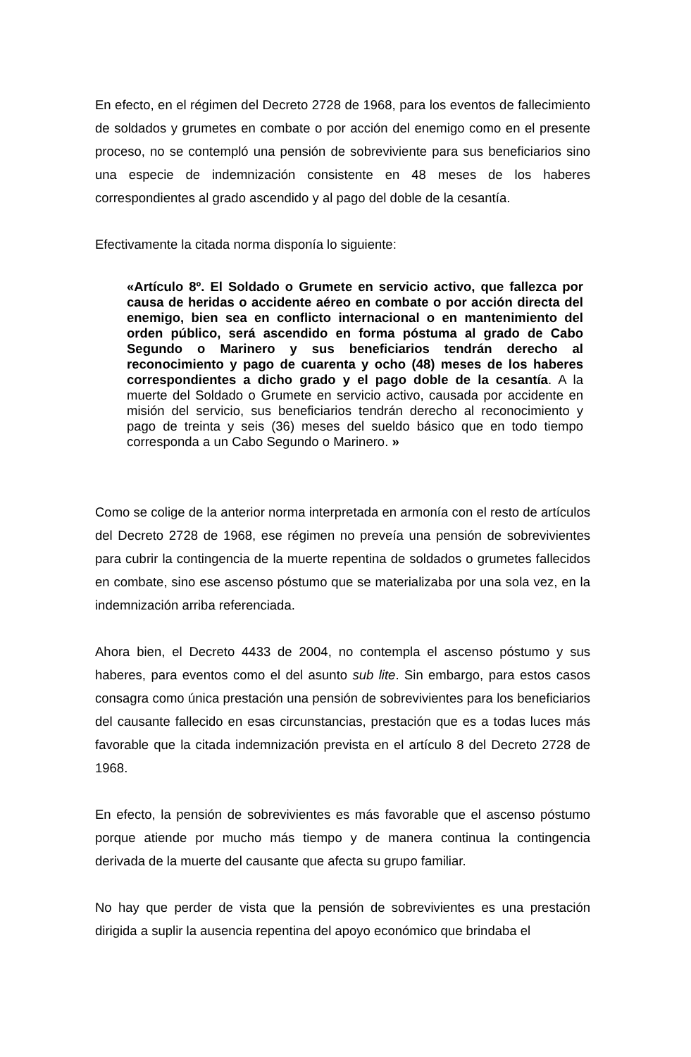En efecto, en el régimen del Decreto 2728 de 1968, para los eventos de fallecimiento de soldados y grumetes en combate o por acción del enemigo como en el presente proceso, no se contempló una pensión de sobreviviente para sus beneficiarios sino una especie de indemnización consistente en 48 meses de los haberes correspondientes al grado ascendido y al pago del doble de la cesantía.
Efectivamente la citada norma disponía lo siguiente:
«Artículo 8º. El Soldado o Grumete en servicio activo, que fallezca por causa de heridas o accidente aéreo en combate o por acción directa del enemigo, bien sea en conflicto internacional o en mantenimiento del orden público, será ascendido en forma póstuma al grado de Cabo Segundo o Marinero y sus beneficiarios tendrán derecho al reconocimiento y pago de cuarenta y ocho (48) meses de los haberes correspondientes a dicho grado y el pago doble de la cesantía. A la muerte del Soldado o Grumete en servicio activo, causada por accidente en misión del servicio, sus beneficiarios tendrán derecho al reconocimiento y pago de treinta y seis (36) meses del sueldo básico que en todo tiempo corresponda a un Cabo Segundo o Marinero. »
Como se colige de la anterior norma interpretada en armonía con el resto de artículos del Decreto 2728 de 1968, ese régimen no preveía una pensión de sobrevivientes para cubrir la contingencia de la muerte repentina de soldados o grumetes fallecidos en combate, sino ese ascenso póstumo que se materializaba por una sola vez, en la indemnización arriba referenciada.
Ahora bien, el Decreto 4433 de 2004, no contempla el ascenso póstumo y sus haberes, para eventos como el del asunto sub lite. Sin embargo, para estos casos consagra como única prestación una pensión de sobrevivientes para los beneficiarios del causante fallecido en esas circunstancias, prestación que es a todas luces más favorable que la citada indemnización prevista en el artículo 8 del Decreto 2728 de 1968.
En efecto, la pensión de sobrevivientes es más favorable que el ascenso póstumo porque atiende por mucho más tiempo y de manera continua la contingencia derivada de la muerte del causante que afecta su grupo familiar.
No hay que perder de vista que la pensión de sobrevivientes es una prestación dirigida a suplir la ausencia repentina del apoyo económico que brindaba el